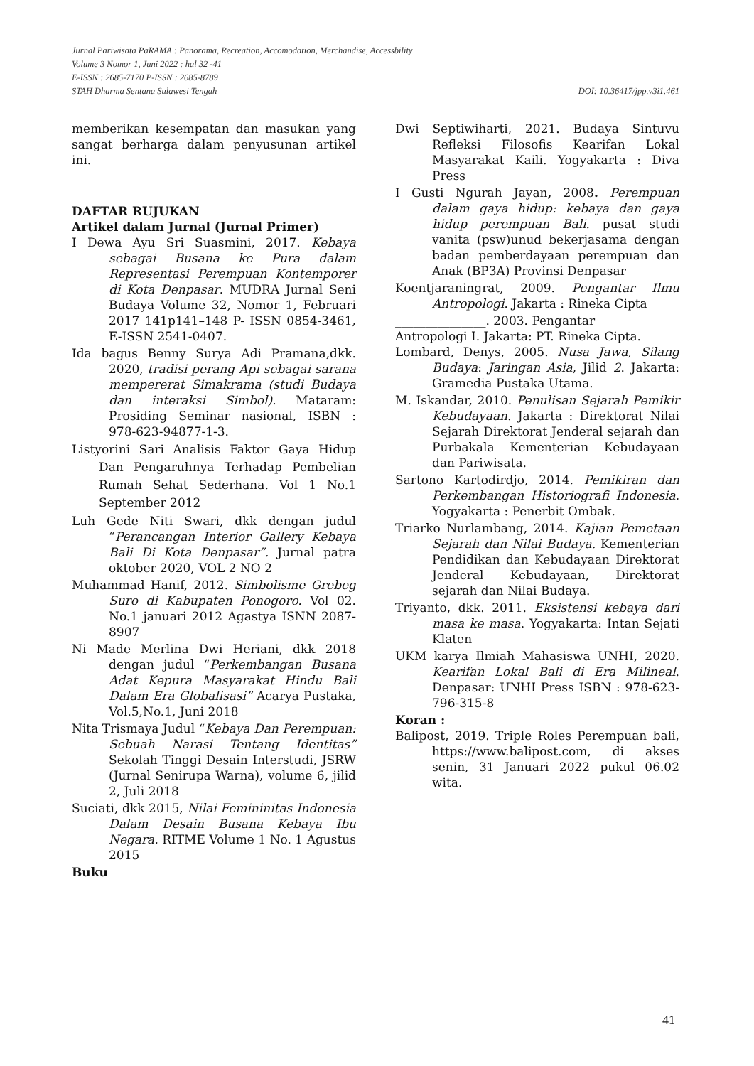Jurnal Pariwisata PaRAMA : Panorama, Recreation, Accomodation, Merchandise, Accessbility
Volume 3 Nomor 1, Juni 2022 : hal 32 -41
E-ISSN : 2685-7170 P-ISSN : 2685-8789
STAH Dharma Sentana Sulawesi Tengah DOI: 10.36417/jpp.v3i1.461
memberikan kesempatan dan masukan yang sangat berharga dalam penyusunan artikel ini.
DAFTAR RUJUKAN
Artikel dalam Jurnal (Jurnal Primer)
I Dewa Ayu Sri Suasmini, 2017. Kebaya sebagai Busana ke Pura dalam Representasi Perempuan Kontemporer di Kota Denpasar. MUDRA Jurnal Seni Budaya Volume 32, Nomor 1, Februari 2017 141p141–148 P- ISSN 0854-3461, E-ISSN 2541-0407.
Ida bagus Benny Surya Adi Pramana,dkk. 2020, tradisi perang Api sebagai sarana mempererat Simakrama (studi Budaya dan interaksi Simbol). Mataram: Prosiding Seminar nasional, ISBN : 978-623-94877-1-3.
Listyorini Sari Analisis Faktor Gaya Hidup Dan Pengaruhnya Terhadap Pembelian Rumah Sehat Sederhana. Vol 1 No.1 September 2012
Luh Gede Niti Swari, dkk dengan judul “Perancangan Interior Gallery Kebaya Bali Di Kota Denpasar”. Jurnal patra oktober 2020, VOL 2 NO 2
Muhammad Hanif, 2012. Simbolisme Grebeg Suro di Kabupaten Ponogoro. Vol 02. No.1 januari 2012 Agastya ISNN 2087-8907
Ni Made Merlina Dwi Heriani, dkk 2018 dengan judul “Perkembangan Busana Adat Kepura Masyarakat Hindu Bali Dalam Era Globalisasi” Acarya Pustaka, Vol.5,No.1, Juni 2018
Nita Trismaya Judul “Kebaya Dan Perempuan: Sebuah Narasi Tentang Identitas” Sekolah Tinggi Desain Interstudi, JSRW (Jurnal Senirupa Warna), volume 6, jilid 2, Juli 2018
Suciati, dkk 2015, Nilai Femininitas Indonesia Dalam Desain Busana Kebaya Ibu Negara. RITME Volume 1 No. 1 Agustus 2015
Buku
Dwi Septiwiharti, 2021. Budaya Sintuvu Refleksi Filosofis Kearifan Lokal Masyarakat Kaili. Yogyakarta : Diva Press
I Gusti Ngurah Jayan, 2008. Perempuan dalam gaya hidup: kebaya dan gaya hidup perempuan Bali. pusat studi vanita (psw)unud bekerjasama dengan badan pemberdayaan perempuan dan Anak (BP3A) Provinsi Denpasar
Koentjaraningrat, 2009. Pengantar Ilmu Antropologi. Jakarta : Rineka Cipta
_______________. 2003. Pengantar
Antropologi I. Jakarta: PT. Rineka Cipta.
Lombard, Denys, 2005. Nusa Jawa, Silang Budaya: Jaringan Asia, Jilid 2. Jakarta: Gramedia Pustaka Utama.
M. Iskandar, 2010. Penulisan Sejarah Pemikir Kebudayaan. Jakarta : Direktorat Nilai Sejarah Direktorat Jenderal sejarah dan Purbakala Kementerian Kebudayaan dan Pariwisata.
Sartono Kartodirdjo, 2014. Pemikiran dan Perkembangan Historiografi Indonesia. Yogyakarta : Penerbit Ombak.
Triarko Nurlambang, 2014. Kajian Pemetaan Sejarah dan Nilai Budaya. Kementerian Pendidikan dan Kebudayaan Direktorat Jenderal Kebudayaan, Direktorat sejarah dan Nilai Budaya.
Triyanto, dkk. 2011. Eksistensi kebaya dari masa ke masa. Yogyakarta: Intan Sejati Klaten
UKM karya Ilmiah Mahasiswa UNHI, 2020. Kearifan Lokal Bali di Era Milineal. Denpasar: UNHI Press ISBN : 978-623-796-315-8
Koran :
Balipost, 2019. Triple Roles Perempuan bali, https://www.balipost.com, di akses senin, 31 Januari 2022 pukul 06.02 wita.
41